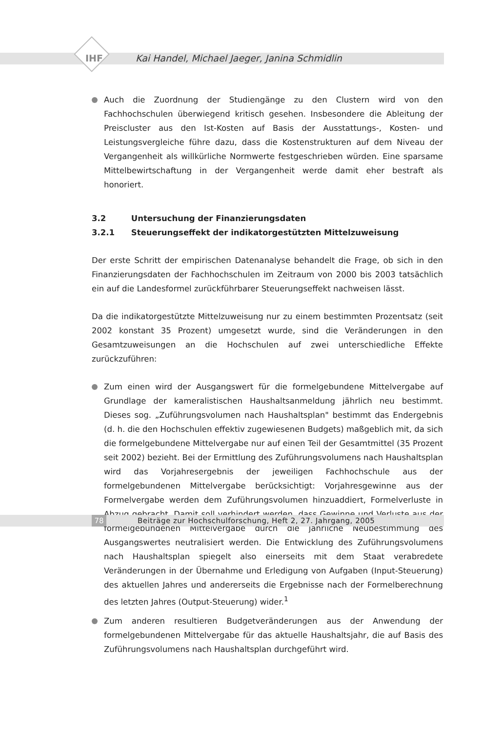IHF
Kai Handel, Michael Jaeger, Janina Schmidlin
Auch die Zuordnung der Studiengänge zu den Clustern wird von den Fachhochschulen überwiegend kritisch gesehen. Insbesondere die Ableitung der Preiscluster aus den Ist-Kosten auf Basis der Ausstattungs-, Kosten- und Leistungsvergleiche führe dazu, dass die Kostenstrukturen auf dem Niveau der Vergangenheit als willkürliche Normwerte festgeschrieben würden. Eine sparsame Mittelbewirtschaftung in der Vergangenheit werde damit eher bestraft als honoriert.
3.2 Untersuchung der Finanzierungsdaten
3.2.1 Steuerungseffekt der indikatorgestützten Mittelzuweisung
Der erste Schritt der empirischen Datenanalyse behandelt die Frage, ob sich in den Finanzierungsdaten der Fachhochschulen im Zeitraum von 2000 bis 2003 tatsächlich ein auf die Landesformel zurückführbarer Steuerungseffekt nachweisen lässt.
Da die indikatorgestützte Mittelzuweisung nur zu einem bestimmten Prozentsatz (seit 2002 konstant 35 Prozent) umgesetzt wurde, sind die Veränderungen in den Gesamtzuweisungen an die Hochschulen auf zwei unterschiedliche Effekte zurückzuführen:
Zum einen wird der Ausgangswert für die formelgebundene Mittelvergabe auf Grundlage der kameralistischen Haushaltsanmeldung jährlich neu bestimmt. Dieses sog. „Zuführungsvolumen nach Haushaltsplan" bestimmt das Endergebnis (d. h. die den Hochschulen effektiv zugewiesenen Budgets) maßgeblich mit, da sich die formelgebundene Mittelvergabe nur auf einen Teil der Gesamtmittel (35 Prozent seit 2002) bezieht. Bei der Ermittlung des Zuführungsvolumens nach Haushaltsplan wird das Vorjahresergebnis der jeweiligen Fachhochschule aus der formelgebundenen Mittelvergabe berücksichtigt: Vorjahresgewinne aus der Formelvergabe werden dem Zuführungsvolumen hinzuaddiert, Formelverluste in Abzug gebracht. Damit soll verhindert werden, dass Gewinne und Verluste aus der formelgebundenen Mittelvergabe durch die jährliche Neubestimmung des Ausgangswertes neutralisiert werden. Die Entwicklung des Zuführungsvolumens nach Haushaltsplan spiegelt also einerseits mit dem Staat verabredete Veränderungen in der Übernahme und Erledigung von Aufgaben (Input-Steuerung) des aktuellen Jahres und andererseits die Ergebnisse nach der Formelberechnung des letzten Jahres (Output-Steuerung) wider.<sup>1</sup>
Zum anderen resultieren Budgetveränderungen aus der Anwendung der formelgebundenen Mittelvergabe für das aktuelle Haushaltsjahr, die auf Basis des Zuführungsvolumens nach Haushaltsplan durchgeführt wird.
78
Beiträge zur Hochschulforschung, Heft 2, 27. Jahrgang, 2005